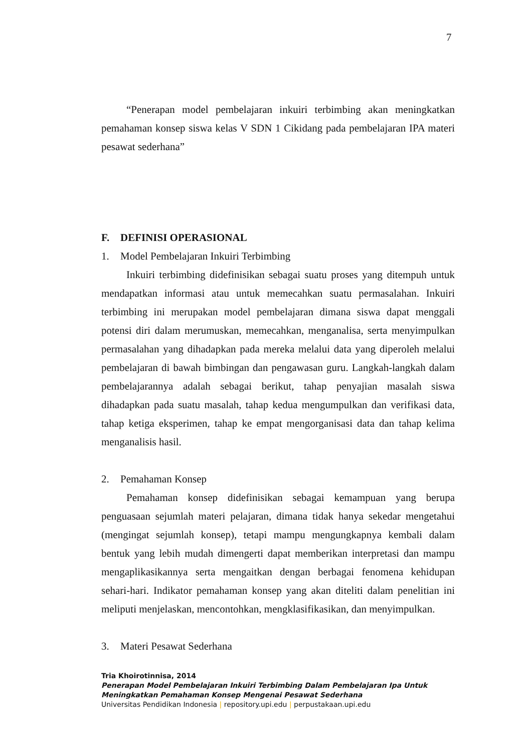7
“Penerapan model pembelajaran inkuiri terbimbing akan meningkatkan pemahaman konsep siswa kelas V SDN 1 Cikidang pada pembelajaran IPA materi pesawat sederhana”
F. DEFINISI OPERASIONAL
1. Model Pembelajaran Inkuiri Terbimbing
Inkuiri terbimbing didefinisikan sebagai suatu proses yang ditempuh untuk mendapatkan informasi atau untuk memecahkan suatu permasalahan. Inkuiri terbimbing ini merupakan model pembelajaran dimana siswa dapat menggali potensi diri dalam merumuskan, memecahkan, menganalisa, serta menyimpulkan permasalahan yang dihadapkan pada mereka melalui data yang diperoleh melalui pembelajaran di bawah bimbingan dan pengawasan guru. Langkah-langkah dalam pembelajarannya adalah sebagai berikut, tahap penyajian masalah siswa dihadapkan pada suatu masalah, tahap kedua mengumpulkan dan verifikasi data, tahap ketiga eksperimen, tahap ke empat mengorganisasi data dan tahap kelima menganalisis hasil.
2. Pemahaman Konsep
Pemahaman konsep didefinisikan sebagai kemampuan yang berupa penguasaan sejumlah materi pelajaran, dimana tidak hanya sekedar mengetahui (mengingat sejumlah konsep), tetapi mampu mengungkapnya kembali dalam bentuk yang lebih mudah dimengerti dapat memberikan interpretasi dan mampu mengaplikasikannya serta mengaitkan dengan berbagai fenomena kehidupan sehari-hari. Indikator pemahaman konsep yang akan diteliti dalam penelitian ini meliputi menjelaskan, mencontohkan, mengklasifikasikan, dan menyimpulkan.
3. Materi Pesawat Sederhana
Tria Khoirotinnisa, 2014
Penerapan Model Pembelajaran Inkuiri Terbimbing Dalam Pembelajaran Ipa Untuk
Meningkatkan Pemahaman Konsep Mengenai Pesawat Sederhana
Universitas Pendidikan Indonesia | repository.upi.edu | perpustakaan.upi.edu